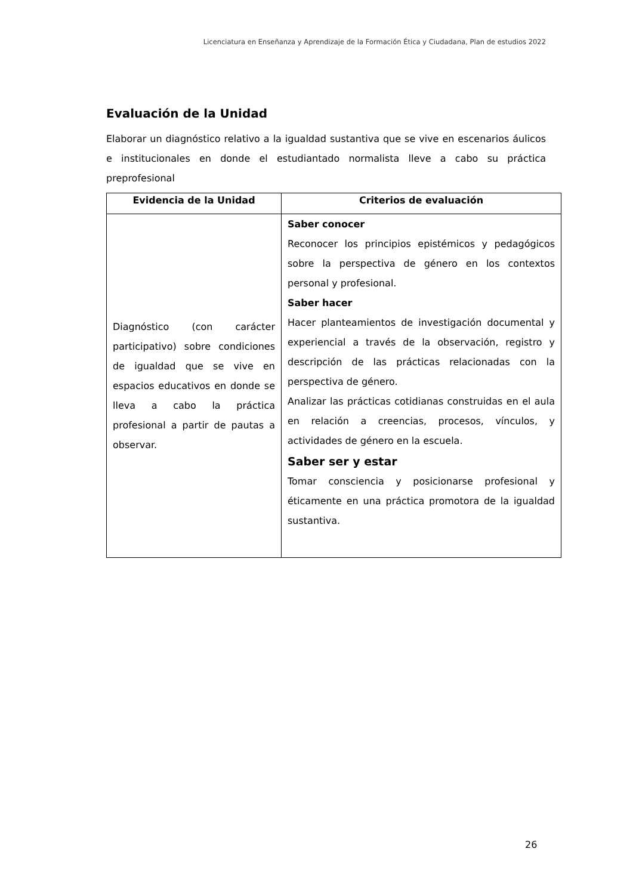Licenciatura en Enseñanza y Aprendizaje de la Formación Ética y Ciudadana, Plan de estudios 2022
Evaluación de la Unidad
Elaborar un diagnóstico relativo a la igualdad sustantiva que se vive en escenarios áulicos e institucionales en donde el estudiantado normalista lleve a cabo su práctica preprofesional
| Evidencia de la Unidad | Criterios de evaluación |
| --- | --- |
| Diagnóstico (con carácter participativo) sobre condiciones de igualdad que se vive en espacios educativos en donde se lleva a cabo la práctica profesional a partir de pautas a observar. | Saber conocer Reconocer los principios epistémicos y pedagógicos sobre la perspectiva de género en los contextos personal y profesional. Saber hacer Hacer planteamientos de investigación documental y experiencial a través de la observación, registro y descripción de las prácticas relacionadas con la perspectiva de género. Analizar las prácticas cotidianas construidas en el aula en relación a creencias, procesos, vínculos, y actividades de género en la escuela. Saber ser y estar Tomar consciencia y posicionarse profesional y éticamente en una práctica promotora de la igualdad sustantiva. |
26